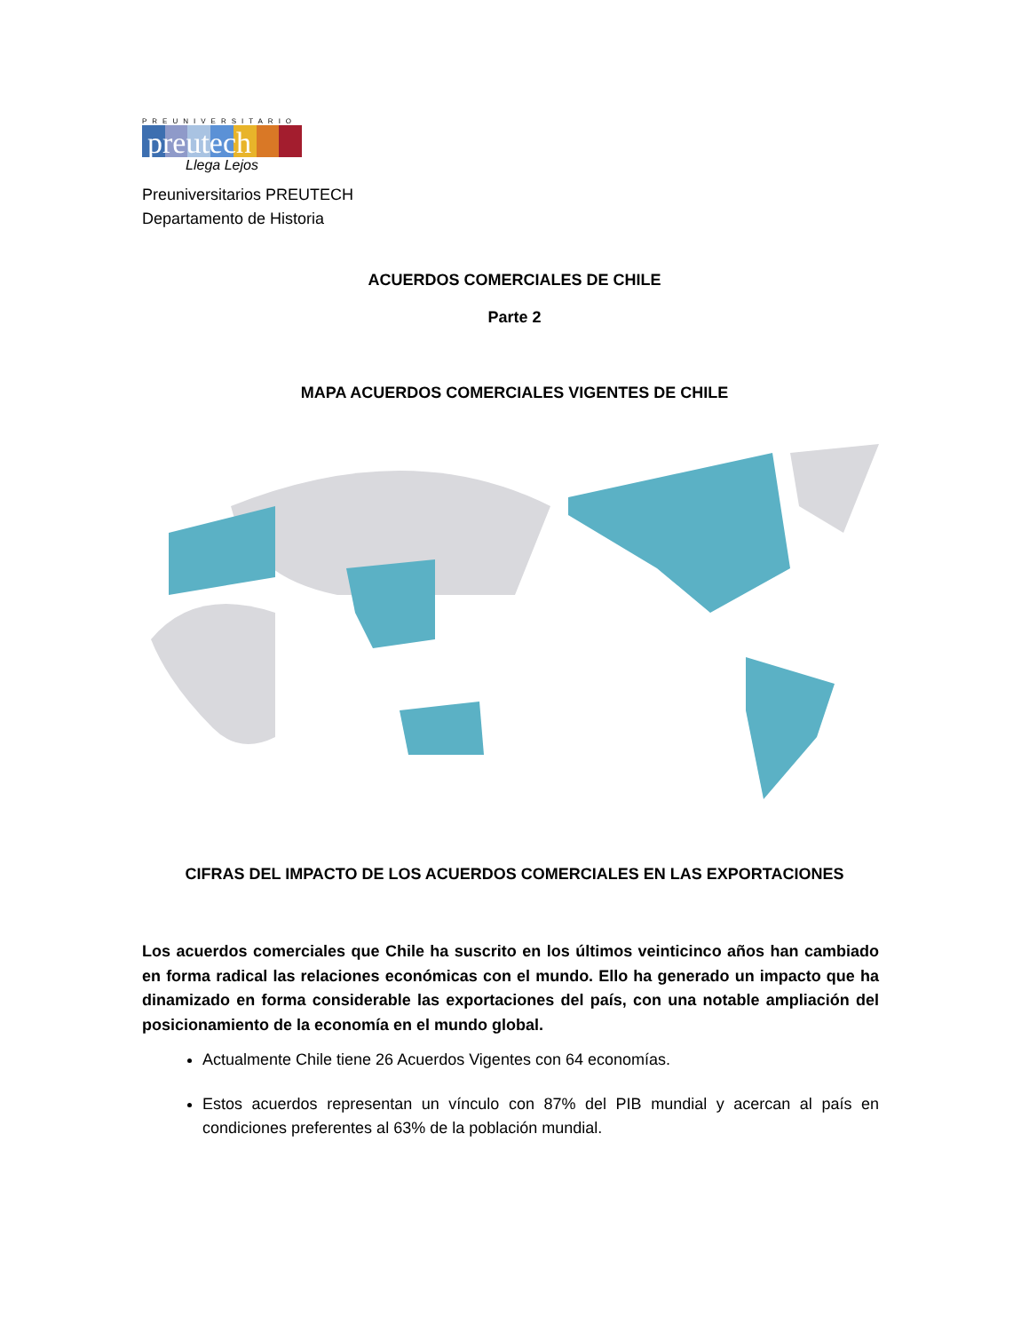PREUNIVERSITARIO
preutech
Llega Lejos
Preuniversitarios PREUTECH
Departamento de Historia
ACUERDOS COMERCIALES DE CHILE
Parte 2
MAPA ACUERDOS COMERCIALES VIGENTES DE CHILE
CIFRAS DEL IMPACTO DE LOS ACUERDOS COMERCIALES EN LAS EXPORTACIONES
Los acuerdos comerciales que Chile ha suscrito en los últimos veinticinco años han cambiado en forma radical las relaciones económicas con el mundo. Ello ha generado un impacto que ha dinamizado en forma considerable las exportaciones del país, con una notable ampliación del posicionamiento de la economía en el mundo global.
Actualmente Chile tiene 26 Acuerdos Vigentes con 64 economías.
Estos acuerdos representan un vínculo con 87% del PIB mundial y acercan al país en condiciones preferentes al 63% de la población mundial.